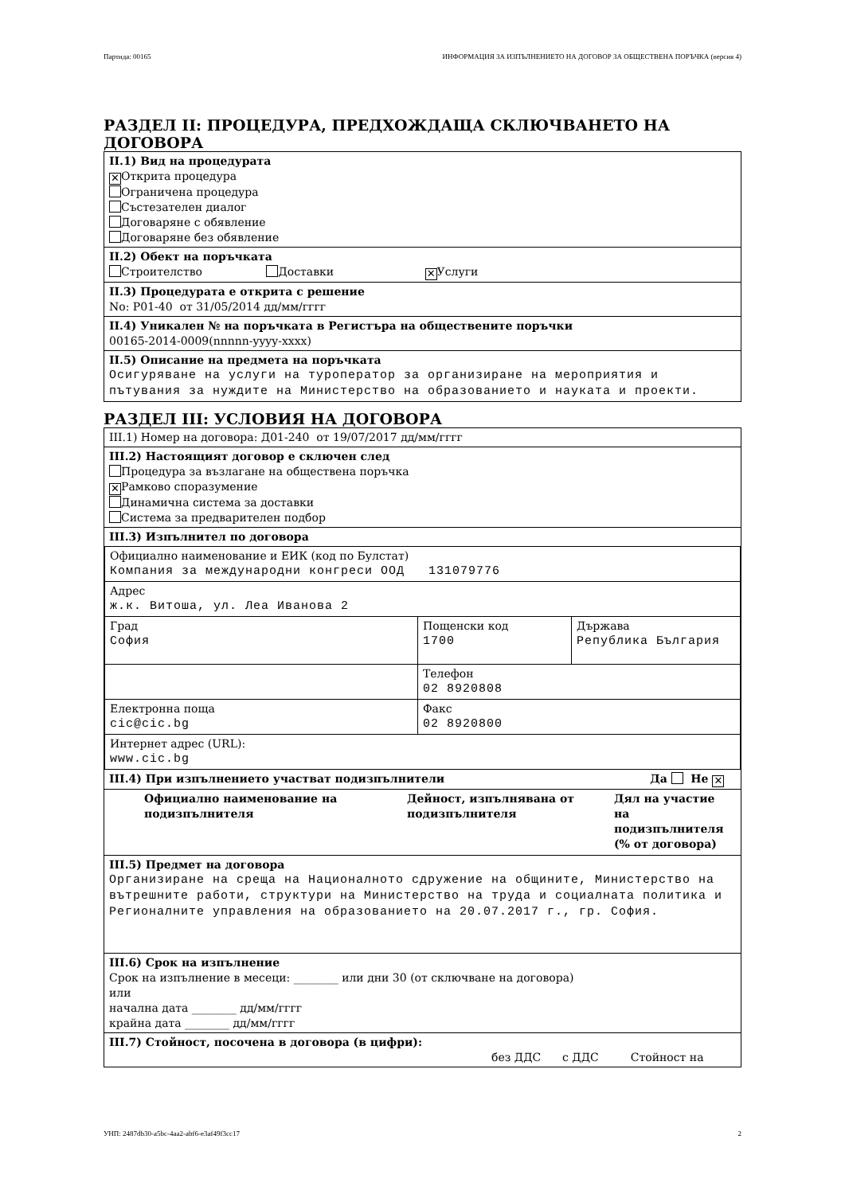Партида: 00165 ИНФОРМАЦИЯ ЗА ИЗПЪЛНЕНИЕТО НА ДОГОВОР ЗА ОБЩЕСТВЕНА ПОРЪЧКА (версия 4)
РАЗДЕЛ II: ПРОЦЕДУРА, ПРЕДХОЖДАЩА СКЛЮЧВАНЕТО НА ДОГОВОРА
II.1) Вид на процедурата
✕ Открита процедура
Ограничена процедура
Състезателен диалог
Договаряне с обявление
Договаряне без обявление
II.2) Обект на поръчката
Строителство Доставки ✕ Услуги
II.3) Процедурата е открита с решение
No: Р01-40 от 31/05/2014 дд/мм/гггг
II.4) Уникален № на поръчката в Регистъра на обществените поръчки
00165-2014-0009(nnnnn-yyyy-xxxx)
II.5) Описание на предмета на поръчката
Осигуряване на услуги на туроператор за организиране на мероприятия и пътувания за нуждите на Министерство на образованието и науката и проекти.
РАЗДЕЛ III: УСЛОВИЯ НА ДОГОВОРА
III.1) Номер на договора: Д01-240 от 19/07/2017 дд/мм/гггг
III.2) Настоящият договор е сключен след
Процедура за възлагане на обществена поръчка
✕ Рамково споразумение
Динамична система за доставки
Система за предварителен подбор
III.3) Изпълнител по договора
| Официално наименование и ЕИК (код по Булстат) Компания за международни конгреси ООД 131079776 | | |
| Адрес ж.к. Витоша, ул. Леа Иванова 2 | | |
| Град София | Пощенски код 1700 | Държава Република България |
| | Телефон 02 8920808 | |
| Електронна поща cic@cic.bg | Факс 02 8920800 | |
| Интернет адрес (URL): www.cic.bg | | |
III.4) При изпълнението участват подизпълнители Да Не ✕
Официално наименование на подизпълнителя Дейност, изпълнявана от подизпълнителя Дял на участие на подизпълнителя (% от договора)
III.5) Предмет на договора
Организиране на среща на Националното сдружение на общините, Министерство на вътрешните работи, структури на Министерство на труда и социалната политика и Регионалните управления на образованието на 20.07.2017 г., гр. София.
III.6) Срок на изпълнение
Срок на изпълнение в месеци: ________ или дни 30 (от сключване на договора)
или
начална дата ________ дд/мм/гггг
крайна дата ________ дд/мм/гггг
III.7) Стойност, посочена в договора (в цифри):
без ДДС с ДДС Стойност на
УНП: 2487db30-a5bc-4aa2-abf6-e3af49f3cc17 2